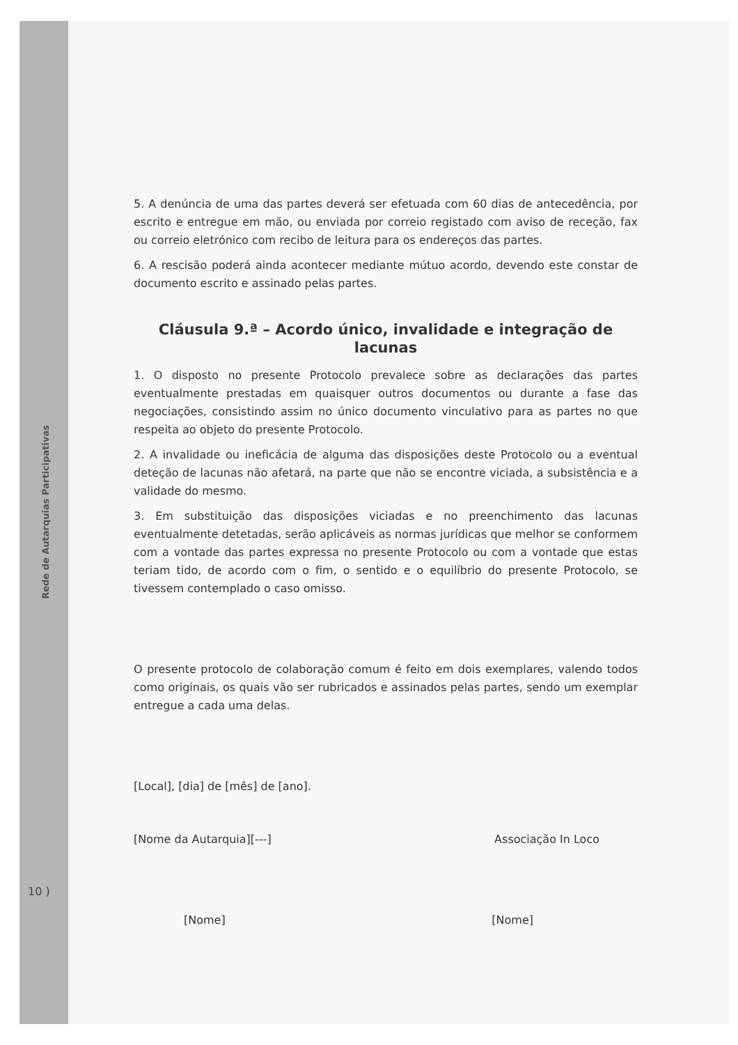Rede de Autarquias Participativas
10 )
5. A denúncia de uma das partes deverá ser efetuada com 60 dias de antecedência, por escrito e entregue em mão, ou enviada por correio registado com aviso de receção, fax ou correio eletrónico com recibo de leitura para os endereços das partes.
6. A rescisão poderá ainda acontecer mediante mútuo acordo, devendo este constar de documento escrito e assinado pelas partes.
Cláusula 9.ª – Acordo único, invalidade e integração de lacunas
1. O disposto no presente Protocolo prevalece sobre as declarações das partes eventualmente prestadas em quaisquer outros documentos ou durante a fase das negociações, consistindo assim no único documento vinculativo para as partes no que respeita ao objeto do presente Protocolo.
2. A invalidade ou ineficácia de alguma das disposições deste Protocolo ou a eventual deteção de lacunas não afetará, na parte que não se encontre viciada, a subsistência e a validade do mesmo.
3. Em substituição das disposições viciadas e no preenchimento das lacunas eventualmente detetadas, serão aplicáveis as normas jurídicas que melhor se conformem com a vontade das partes expressa no presente Protocolo ou com a vontade que estas teriam tido, de acordo com o fim, o sentido e o equilíbrio do presente Protocolo, se tivessem contemplado o caso omisso.
O presente protocolo de colaboração comum é feito em dois exemplares, valendo todos como originais, os quais vão ser rubricados e assinados pelas partes, sendo um exemplar entregue a cada uma delas.
[Local], [dia] de [mês] de [ano].
[Nome da Autarquia][---] Associação In Loco
[Nome] [Nome]